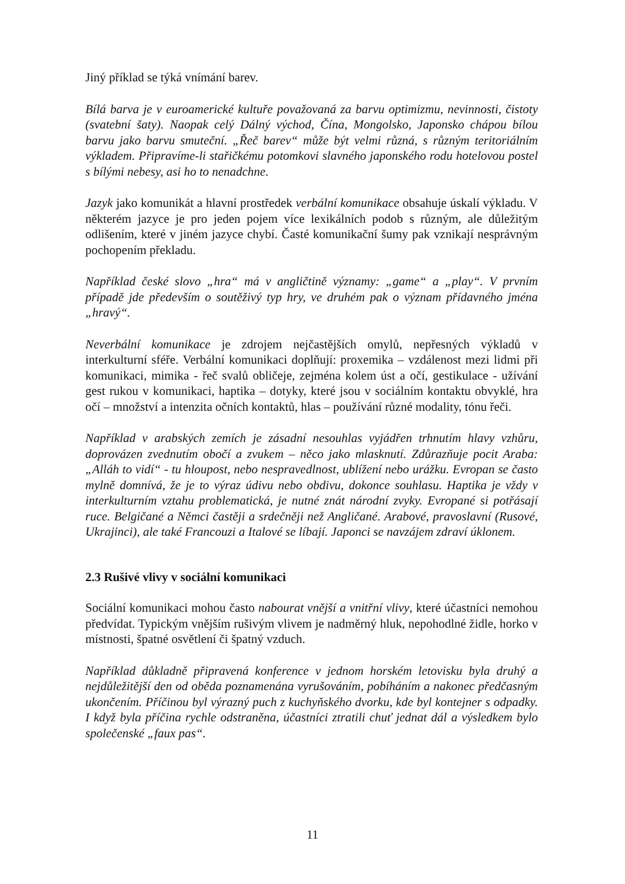Jiný příklad se týká vnímání barev.
Bílá barva je v euroamerické kultuře považovaná za barvu optimizmu, nevinnosti, čistoty (svatební šaty). Naopak celý Dálný východ, Čína, Mongolsko, Japonsko chápou bílou barvu jako barvu smuteční. „Řeč barev“ může být velmi různá, s různým teritoriálním výkladem. Připravíme-li stařičkému potomkovi slavného japonského rodu hotelovou postel s bílými nebesy, asi ho to nenadchne.
Jazyk jako komunikát a hlavní prostředek verbální komunikace obsahuje úskalí výkladu. V některém jazyce je pro jeden pojem více lexikálních podob s různým, ale důležitým odlišením, které v jiném jazyce chybí. Časté komunikační šumy pak vznikají nesprávným pochopením překladu.
Například české slovo „hra“ má v angličtině významy: „game“ a „play“. V prvním případě jde především o soutěživý typ hry, ve druhém pak o význam přídavného jména „hravý“.
Neverbální komunikace je zdrojem nejčastějších omylů, nepřesných výkladů v interkulturní sféře. Verbální komunikaci doplňují: proxemika – vzdálenost mezi lidmi při komunikaci, mimika - řeč svalů obličeje, zejména kolem úst a očí, gestikulace - užívání gest rukou v komunikaci, haptika – dotyky, které jsou v sociálním kontaktu obvyklé, hra očí – množství a intenzita očních kontaktů, hlas – používání různé modality, tónu řeči.
Například v arabských zemích je zásadní nesouhlas vyjádřen trhnutím hlavy vzhůru, doprovázen zvednutím obočí a zvukem – něco jako mlasknutí. Zdůrazňuje pocit Araba: „Alláh to vidí“ - tu hloupost, nebo nespravedlnost, ublížení nebo urážku. Evropan se často mylně domnívá, že je to výraz údivu nebo obdivu, dokonce souhlasu. Haptika je vždy v interkulturním vztahu problematická, je nutné znát národní zvyky. Evropané si potřásají ruce. Belgičané a Němci častěji a srdečněji než Angličané. Arabové, pravoslavní (Rusové, Ukrajinci), ale také Francouzi a Italové se líbají. Japonci se navzájem zdraví úklonem.
2.3 Rušivé vlivy v sociální komunikaci
Sociální komunikaci mohou často nabourat vnější a vnitřní vlivy, které účastníci nemohou předvídat. Typickým vnějším rušivým vlivem je nadměrný hluk, nepohodlné židle, horko v místnosti, špatné osvětlení či špatný vzduch.
Například důkladně připravená konference v jednom horském letovisku byla druhý a nejdůležitější den od oběda poznamenána vyrušováním, pobíháním a nakonec předčasným ukončením. Příčinou byl výrazný puch z kuchyňského dvorku, kde byl kontejner s odpadky. I když byla příčina rychle odstraněna, účastníci ztratili chuť jednat dál a výsledkem bylo společenské „faux pas“.
11